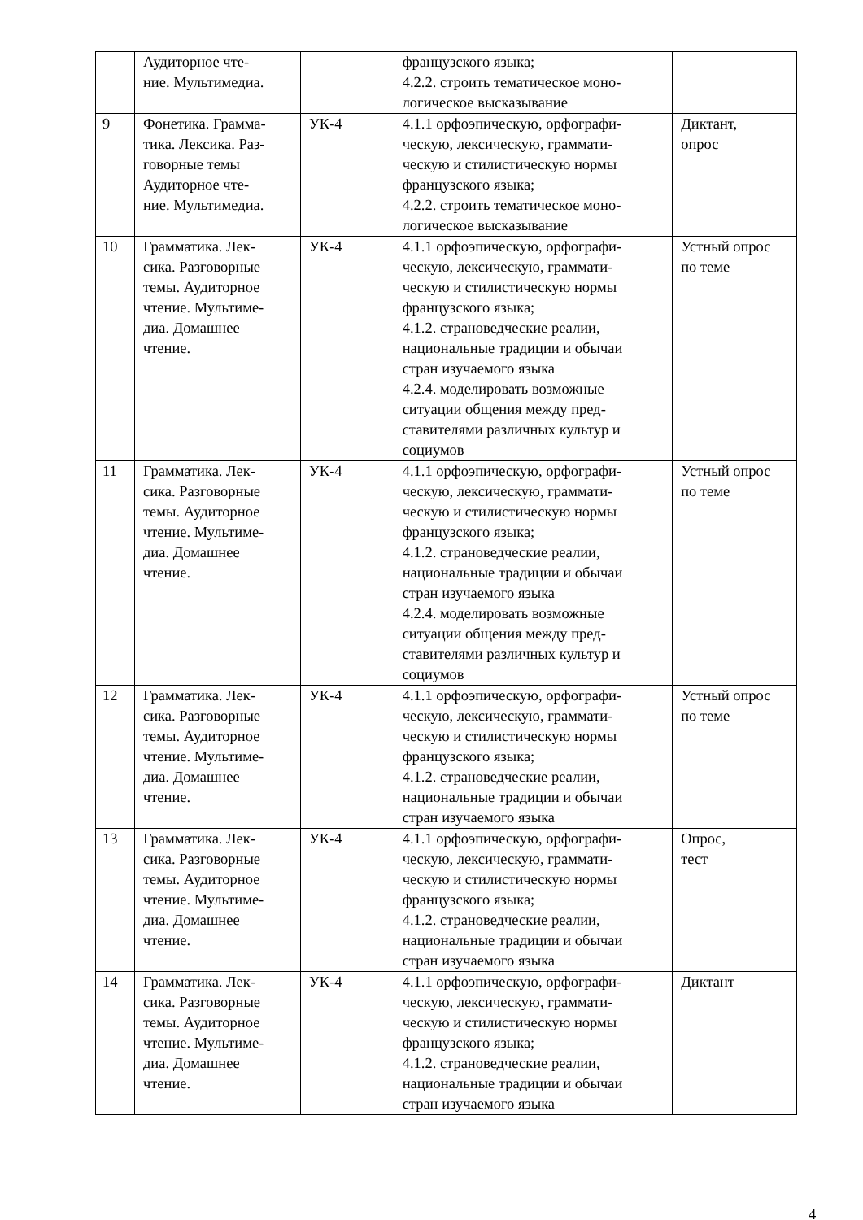| | Аудиторное чте- ние. Мультимедиа. | | французского языка; 4.2.2. строить тематическое моно- логическое высказывание | |
| 9 | Фонетика. Грамма- тика. Лексика. Раз- говорные темы Аудиторное чте- ние. Мультимедиа. | УК-4 | 4.1.1 орфоэпическую, орфографи- ческую, лексическую, граммати- ческую и стилистическую нормы французского языка; 4.2.2. строить тематическое моно- логическое высказывание | Диктант, опрос |
| 10 | Грамматика. Лек- сика. Разговорные темы. Аудиторное чтение. Мультиме- диа. Домашнее чтение. | УК-4 | 4.1.1 орфоэпическую, орфографи- ческую, лексическую, граммати- ческую и стилистическую нормы французского языка; 4.1.2. страноведческие реалии, национальные традиции и обычаи стран изучаемого языка 4.2.4. моделировать возможные ситуации общения между пред- ставителями различных культур и социумов | Устный опрос по теме |
| 11 | Грамматика. Лек- сика. Разговорные темы. Аудиторное чтение. Мультиме- диа. Домашнее чтение. | УК-4 | 4.1.1 орфоэпическую, орфографи- ческую, лексическую, граммати- ческую и стилистическую нормы французского языка; 4.1.2. страноведческие реалии, национальные традиции и обычаи стран изучаемого языка 4.2.4. моделировать возможные ситуации общения между пред- ставителями различных культур и социумов | Устный опрос по теме |
| 12 | Грамматика. Лек- сика. Разговорные темы. Аудиторное чтение. Мультиме- диа. Домашнее чтение. | УК-4 | 4.1.1 орфоэпическую, орфографи- ческую, лексическую, граммати- ческую и стилистическую нормы французского языка; 4.1.2. страноведческие реалии, национальные традиции и обычаи стран изучаемого языка | Устный опрос по теме |
| 13 | Грамматика. Лек- сика. Разговорные темы. Аудиторное чтение. Мультиме- диа. Домашнее чтение. | УК-4 | 4.1.1 орфоэпическую, орфографи- ческую, лексическую, граммати- ческую и стилистическую нормы французского языка; 4.1.2. страноведческие реалии, национальные традиции и обычаи стран изучаемого языка | Опрос, тест |
| 14 | Грамматика. Лек- сика. Разговорные темы. Аудиторное чтение. Мультиме- диа. Домашнее чтение. | УК-4 | 4.1.1 орфоэпическую, орфографи- ческую, лексическую, граммати- ческую и стилистическую нормы французского языка; 4.1.2. страноведческие реалии, национальные традиции и обычаи стран изучаемого языка | Диктант |
4